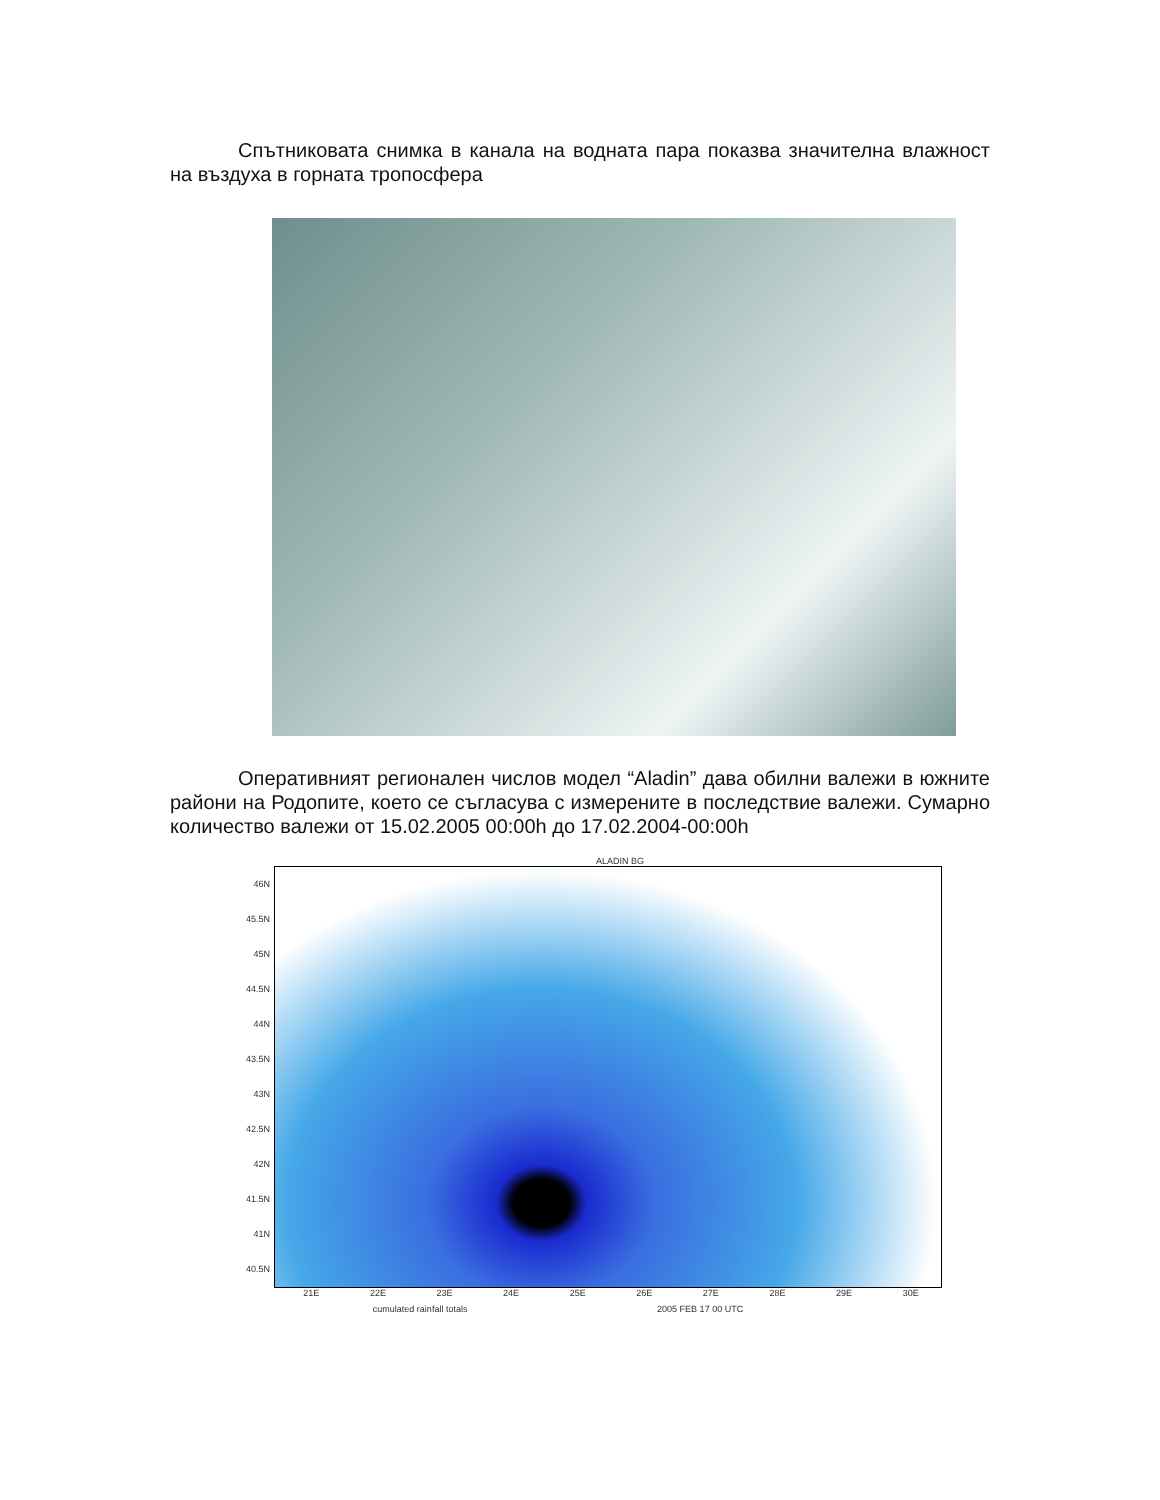Спътниковата снимка в канала на водната пара показва значителна влажност на въздуха в горната тропосфера
Оперативният регионален числов модел “Aladin” дава обилни валежи в южните райони на Родопите, което се съгласува с измерените в последствие валежи. Сумарно количество валежи от 15.02.2005 00:00h до 17.02.2004-00:00h
ALADIN BG
46N
45.5N
45N
44.5N
44N
43.5N
43N
42.5N
42N
41.5N
41N
40.5N
21E 22E 23E 24E 25E 26E 27E 28E 29E 30E
cumulated rainfall totals 2005 FEB 17 00 UTC